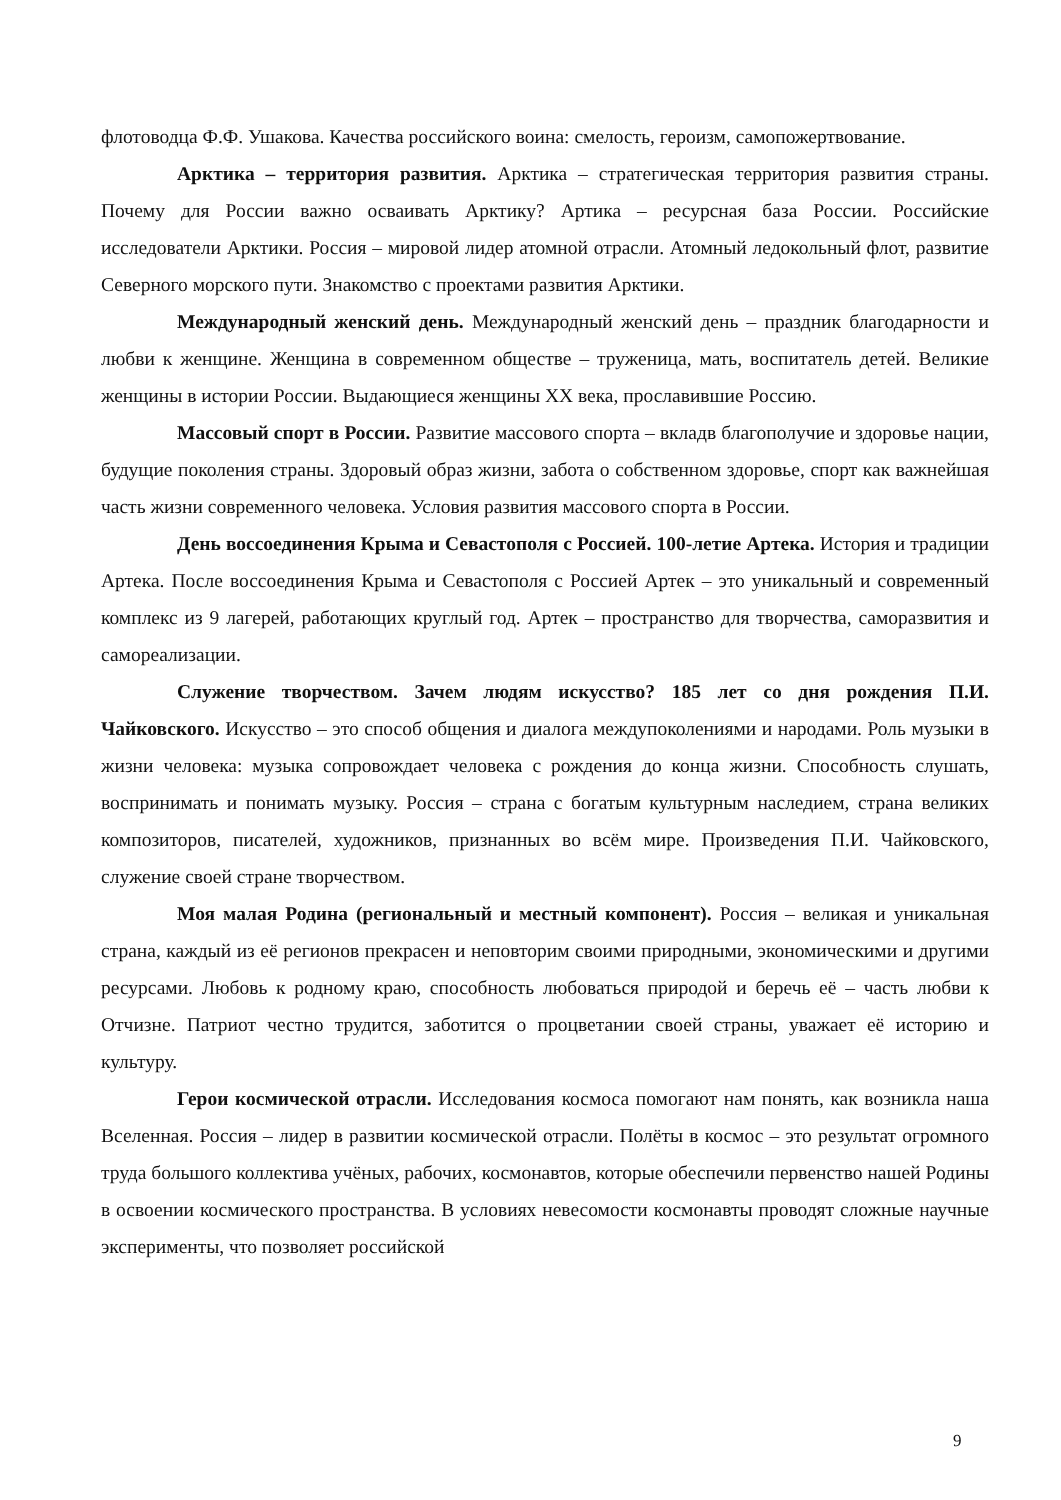флотоводца Ф.Ф. Ушакова. Качества российского воина: смелость, героизм, самопожертвование.
Арктика – территория развития. Арктика – стратегическая территория развития страны. Почему для России важно осваивать Арктику? Артика – ресурсная база России. Российские исследователи Арктики. Россия – мировой лидер атомной отрасли. Атомный ледокольный флот, развитие Северного морского пути. Знакомство с проектами развития Арктики.
Международный женский день. Международный женский день – праздник благодарности и любви к женщине. Женщина в современном обществе – труженица, мать, воспитатель детей. Великие женщины в истории России. Выдающиеся женщины XX века, прославившие Россию.
Массовый спорт в России. Развитие массового спорта – вкладв благополучие и здоровье нации, будущие поколения страны. Здоровый образ жизни, забота о собственном здоровье, спорт как важнейшая часть жизни современного человека. Условия развития массового спорта в России.
День воссоединения Крыма и Севастополя с Россией. 100-летие Артека. История и традиции Артека. После воссоединения Крыма и Севастополя с Россией Артек – это уникальный и современный комплекс из 9 лагерей, работающих круглый год. Артек – пространство для творчества, саморазвития и самореализации.
Служение творчеством. Зачем людям искусство? 185 лет со дня рождения П.И. Чайковского. Искусство – это способ общения и диалога междупоколениями и народами. Роль музыки в жизни человека: музыка сопровождает человека с рождения до конца жизни. Способность слушать, воспринимать и понимать музыку. Россия – страна с богатым культурным наследием, страна великих композиторов, писателей, художников, признанных во всём мире. Произведения П.И. Чайковского, служение своей стране творчеством.
Моя малая Родина (региональный и местный компонент). Россия – великая и уникальная страна, каждый из её регионов прекрасен и неповторим своими природными, экономическими и другими ресурсами. Любовь к родному краю, способность любоваться природой и беречь её – часть любви к Отчизне. Патриот честно трудится, заботится о процветании своей страны, уважает её историю и культуру.
Герои космической отрасли. Исследования космоса помогают нам понять, как возникла наша Вселенная. Россия – лидер в развитии космической отрасли. Полёты в космос – это результат огромного труда большого коллектива учёных, рабочих, космонавтов, которые обеспечили первенство нашей Родины в освоении космического пространства. В условиях невесомости космонавты проводят сложные научные эксперименты, что позволяет российской
9